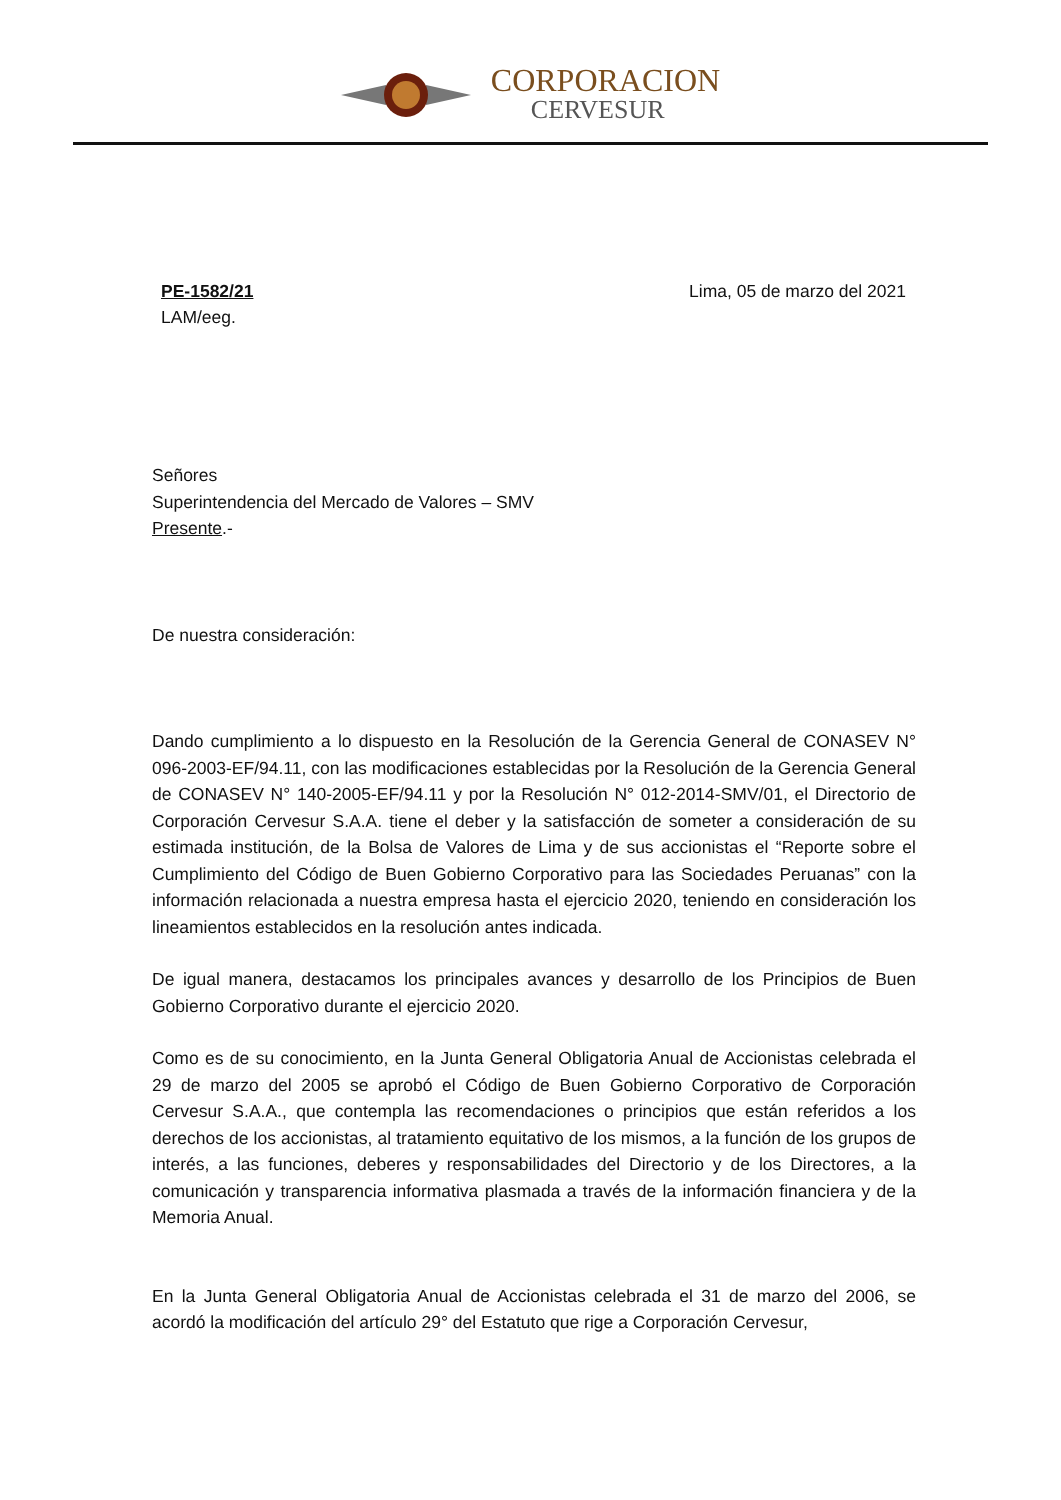CORPORACION
CERVESUR
PE-1582/21
LAM/eeg.
Lima, 05 de marzo del 2021
Señores
Superintendencia del Mercado de Valores – SMV
Presente.-
De nuestra consideración:
Dando cumplimiento a lo dispuesto en la Resolución de la Gerencia General de CONASEV N° 096-2003-EF/94.11, con las modificaciones establecidas por la Resolución de la Gerencia General de CONASEV N° 140-2005-EF/94.11 y por la Resolución N° 012-2014-SMV/01, el Directorio de Corporación Cervesur S.A.A. tiene el deber y la satisfacción de someter a consideración de su estimada institución, de la Bolsa de Valores de Lima y de sus accionistas el “Reporte sobre el Cumplimiento del Código de Buen Gobierno Corporativo para las Sociedades Peruanas” con la información relacionada a nuestra empresa hasta el ejercicio 2020, teniendo en consideración los lineamientos establecidos en la resolución antes indicada.
De igual manera, destacamos los principales avances y desarrollo de los Principios de Buen Gobierno Corporativo durante el ejercicio 2020.
Como es de su conocimiento, en la Junta General Obligatoria Anual de Accionistas celebrada el 29 de marzo del 2005 se aprobó el Código de Buen Gobierno Corporativo de Corporación Cervesur S.A.A., que contempla las recomendaciones o principios que están referidos a los derechos de los accionistas, al tratamiento equitativo de los mismos, a la función de los grupos de interés, a las funciones, deberes y responsabilidades del Directorio y de los Directores, a la comunicación y transparencia informativa plasmada a través de la información financiera y de la Memoria Anual.
En la Junta General Obligatoria Anual de Accionistas celebrada el 31 de marzo del 2006, se acordó la modificación del artículo 29° del Estatuto que rige a Corporación Cervesur,